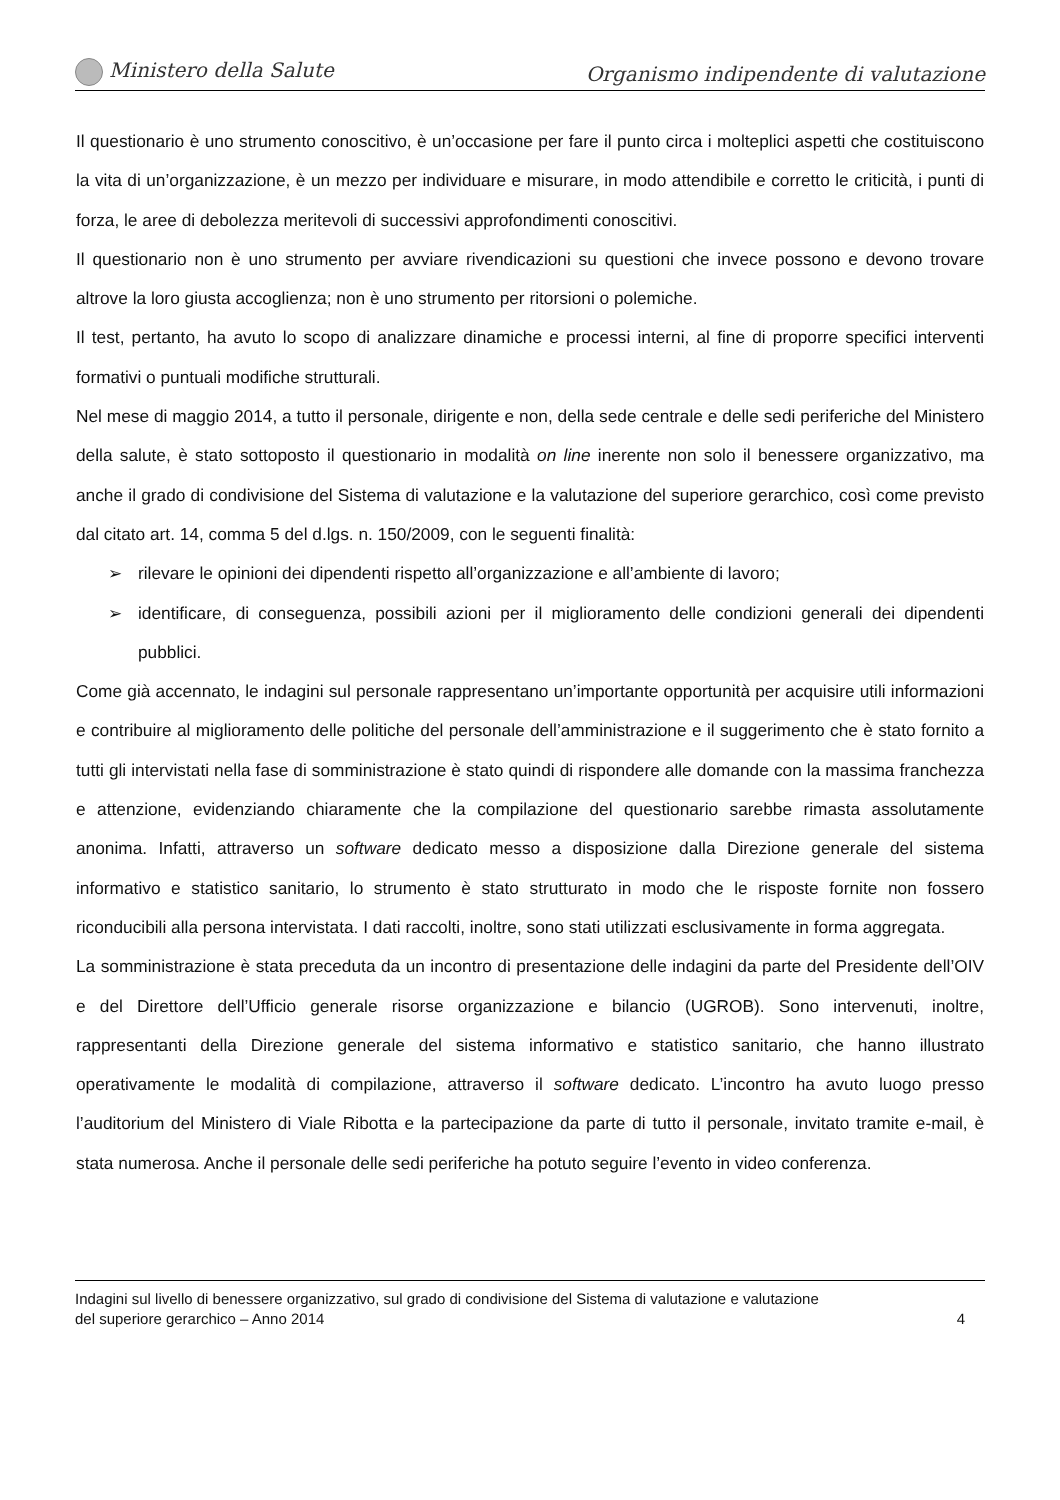Ministero della Salute
Organismo indipendente di valutazione
Il questionario è uno strumento conoscitivo, è un’occasione per fare il punto circa i molteplici aspetti che costituiscono la vita di un’organizzazione, è un mezzo per individuare e misurare, in modo attendibile e corretto le criticità, i punti di forza, le aree di debolezza meritevoli di successivi approfondimenti conoscitivi.
Il questionario non è uno strumento per avviare rivendicazioni su questioni che invece possono e devono trovare altrove la loro giusta accoglienza; non è uno strumento per ritorsioni o polemiche.
Il test, pertanto, ha avuto lo scopo di analizzare dinamiche e processi interni, al fine di proporre specifici interventi formativi o puntuali modifiche strutturali.
Nel mese di maggio 2014, a tutto il personale, dirigente e non, della sede centrale e delle sedi periferiche del Ministero della salute, è stato sottoposto il questionario in modalità on line inerente non solo il benessere organizzativo, ma anche il grado di condivisione del Sistema di valutazione e la valutazione del superiore gerarchico, così come previsto dal citato art. 14, comma 5 del d.lgs. n. 150/2009, con le seguenti finalità:
➢ rilevare le opinioni dei dipendenti rispetto all’organizzazione e all’ambiente di lavoro;
➢ identificare, di conseguenza, possibili azioni per il miglioramento delle condizioni generali dei dipendenti pubblici.
Come già accennato, le indagini sul personale rappresentano un’importante opportunità per acquisire utili informazioni e contribuire al miglioramento delle politiche del personale dell’amministrazione e il suggerimento che è stato fornito a tutti gli intervistati nella fase di somministrazione è stato quindi di rispondere alle domande con la massima franchezza e attenzione, evidenziando chiaramente che la compilazione del questionario sarebbe rimasta assolutamente anonima. Infatti, attraverso un software dedicato messo a disposizione dalla Direzione generale del sistema informativo e statistico sanitario, lo strumento è stato strutturato in modo che le risposte fornite non fossero riconducibili alla persona intervistata. I dati raccolti, inoltre, sono stati utilizzati esclusivamente in forma aggregata.
La somministrazione è stata preceduta da un incontro di presentazione delle indagini da parte del Presidente dell’OIV e del Direttore dell’Ufficio generale risorse organizzazione e bilancio (UGROB). Sono intervenuti, inoltre, rappresentanti della Direzione generale del sistema informativo e statistico sanitario, che hanno illustrato operativamente le modalità di compilazione, attraverso il software dedicato. L’incontro ha avuto luogo presso l’auditorium del Ministero di Viale Ribotta e la partecipazione da parte di tutto il personale, invitato tramite e-mail, è stata numerosa. Anche il personale delle sedi periferiche ha potuto seguire l’evento in video conferenza.
Indagini sul livello di benessere organizzativo, sul grado di condivisione del Sistema di valutazione e valutazione
del superiore gerarchico – Anno 2014 4